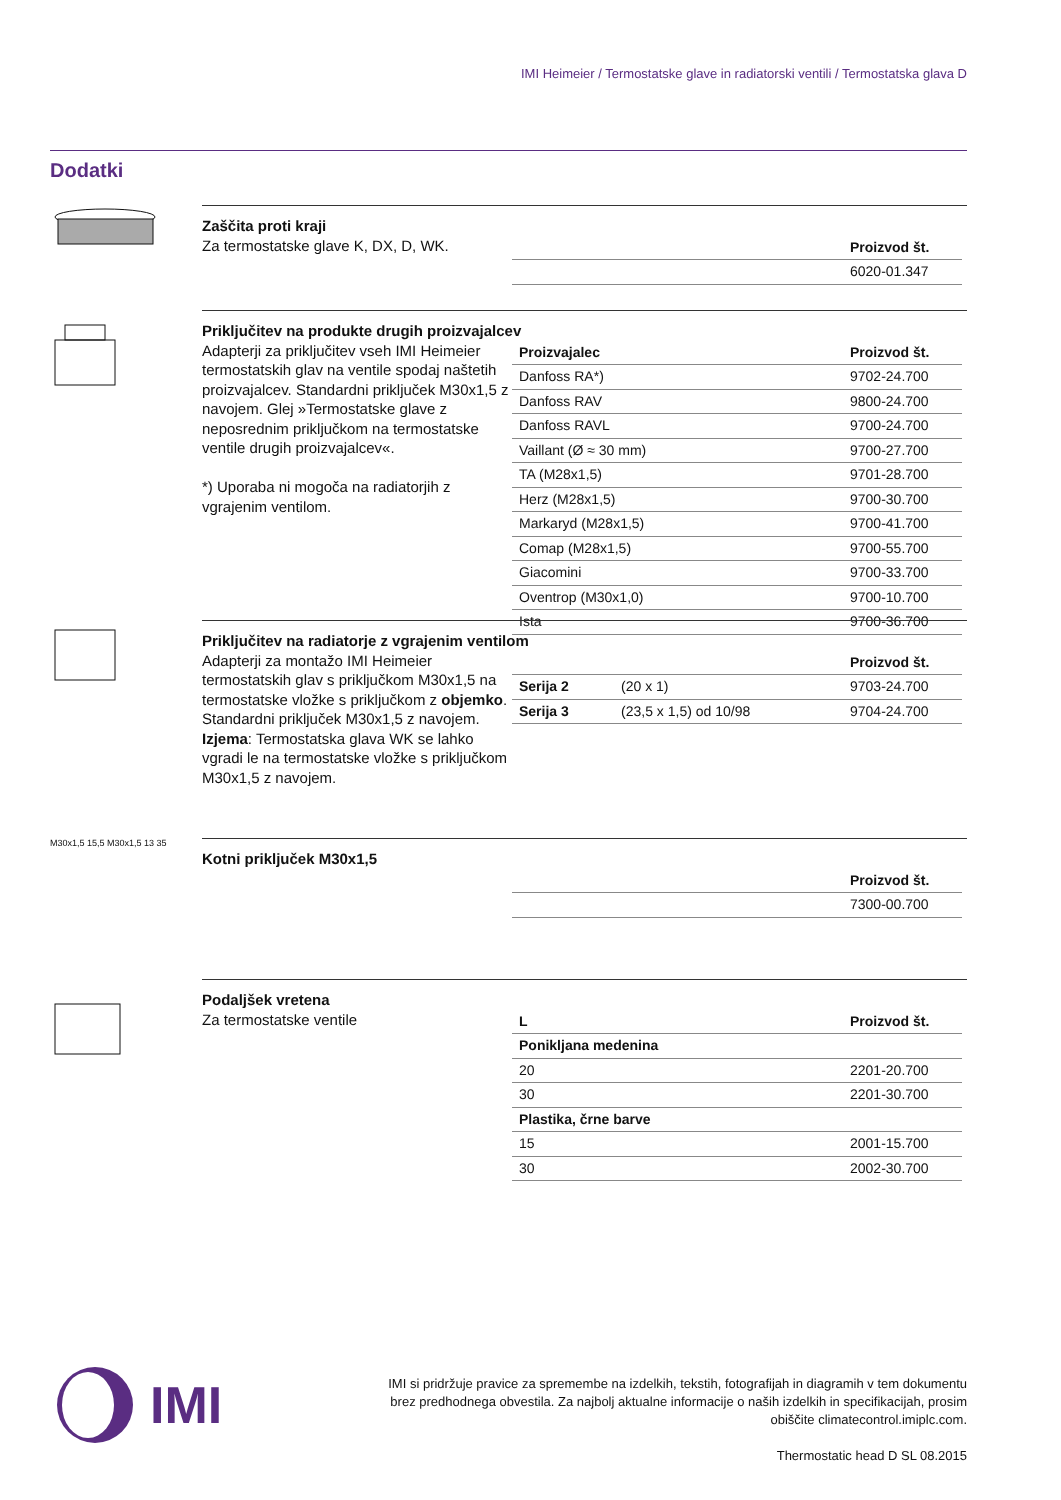IMI Heimeier / Termostatske glave in radiatorski ventili / Termostatska glava D
Dodatki
Zaščita proti kraji
Za termostatske glave K, DX, D, WK.
| | Proizvod št. |
| --- | --- |
| | 6020-01.347 |
Priključitev na produkte drugih proizvajalcev
Adapterji za priključitev vseh IMI Heimeier termostatskih glav na ventile spodaj naštetih proizvajalcev. Standardni priključek M30x1,5 z navojem. Glej »Termostatske glave z neposrednim priključkom na termostatske ventile drugih proizvajalcev«.
*) Uporaba ni mogoča na radiatorjih z vgrajenim ventilom.
| Proizvajalec | Proizvod št. |
| --- | --- |
| Danfoss RA*) | 9702-24.700 |
| Danfoss RAV | 9800-24.700 |
| Danfoss RAVL | 9700-24.700 |
| Vaillant (Ø ≈ 30 mm) | 9700-27.700 |
| TA (M28x1,5) | 9701-28.700 |
| Herz (M28x1,5) | 9700-30.700 |
| Markaryd (M28x1,5) | 9700-41.700 |
| Comap (M28x1,5) | 9700-55.700 |
| Giacomini | 9700-33.700 |
| Oventrop (M30x1,0) | 9700-10.700 |
| Ista | 9700-36.700 |
Priključitev na radiatorje z vgrajenim ventilom
Adapterji za montažo IMI Heimeier termostatskih glav s priključkom M30x1,5 na termostatske vložke s priključkom z objemko.
Standardni priključek M30x1,5 z navojem.
Izjema: Termostatska glava WK se lahko vgradi le na termostatske vložke s priključkom M30x1,5 z navojem.
| | | Proizvod št. |
| --- | --- | --- |
| Serija 2 | (20 x 1) | 9703-24.700 |
| Serija 3 | (23,5 x 1,5) od 10/98 | 9704-24.700 |
M30x1,5 15,5 M30x1,5 13 35
Kotni priključek M30x1,5
| | Proizvod št. |
| --- | --- |
| | 7300-00.700 |
Podaljšek vretena
Za termostatske ventile
| L | Proizvod št. |
| --- | --- |
| Ponikljana medenina | |
| 20 | 2201-20.700 |
| 30 | 2201-30.700 |
| Plastika, črne barve | |
| 15 | 2001-15.700 |
| 30 | 2002-30.700 |
IMI
IMI si pridržuje pravice za spremembe na izdelkih, tekstih, fotografijah in diagramih v tem dokumentu brez predhodnega obvestila. Za najbolj aktualne informacije o naših izdelkih in specifikacijah, prosim obiščite climatecontrol.imiplc.com.
Thermostatic head D SL 08.2015